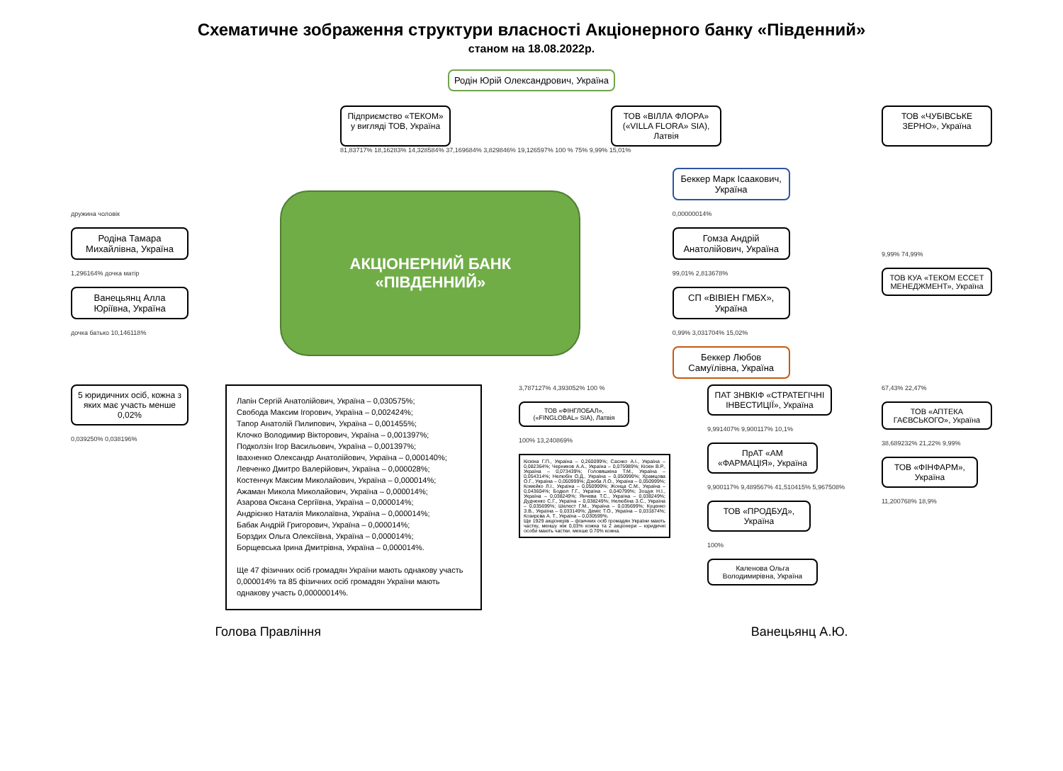Схематичне зображення структури власності Акціонерного банку «Південний»
станом на 18.08.2022р.
Родін Юрій Олександрович, Україна
Підприємство «ТЕКОМ» у вигляді ТОВ, Україна
ТОВ «ВІЛЛА ФЛОРА» («VILLA FLORA» SIA), Латвія
ТОВ «ЧУБІВСЬКЕ ЗЕРНО», Україна
81,83717% 18,16283% 14,328584% 37,169684% 3,829846% 19,126597% 100 % 75% 9,99% 15,01%
дружина чоловік
Родіна Тамара Михайлівна, Україна
1,296164% дочка матір
Ванецьянц Алла Юріївна, Україна
дочка батько 10,146118%
АКЦІОНЕРНИЙ БАНК
«ПІВДЕННИЙ»
Беккер Марк Ісаакович, Україна
0,00000014%
Гомза Андрій Анатолійович, Україна
99,01% 2,813678%
СП «ВІВІЕН ГМБХ», Україна
0,99% 3,031704% 15,02%
Беккер Любов Самуїлівна, Україна
9,99% 74,99%
ТОВ КУА «ТЕКОМ ЕССЕТ МЕНЕДЖМЕНТ», Україна
5 юридичних осіб, кожна з яких має участь менше 0,02%
0,039250% 0,038196%
Лапін Сергій Анатолійович, Україна – 0,030575%;
Свобода Максим Ігорович, Україна – 0,002424%;
Тапор Анатолій Пилипович, Україна – 0,001455%;
Клочко Володимир Вікторович, Україна – 0,001397%;
Подколзін Ігор Васильович, Україна – 0,001397%;
Івахненко Олександр Анатолійович, Україна – 0,000140%;
Левченко Дмитро Валерійович, Україна – 0,000028%;
Костенчук Максим Миколайович, Україна – 0,000014%;
Ажаман Микола Миколайович, Україна – 0,000014%;
Азарова Оксана Сергіївна, Україна – 0,000014%;
Андрієнко Наталія Миколаївна, Україна – 0,000014%;
Бабак Андрій Григорович, Україна – 0,000014%;
Борздих Ольга Олексіївна, Україна – 0,000014%;
Борщевська Ірина Дмитрівна, Україна – 0,000014%.
Ще 47 фізичних осіб громадян України мають однакову участь 0,000014% та 85 фізичних осіб громадян України мають однакову участь 0,00000014%.
3,787127% 4,393052% 100 %
ТОВ «ФІНГЛОБАЛ», («FINGLOBAL» SIA), Латвія
100% 13,240869%
Кіскіна Г.П., Україна – 0,260099%; Саєнко А.І., Україна – 0,082364%; Черников А.А., Україна – 0,075989%; Кіскін В.Р., Україна – 0,073439%; Головяшкіна Т.М., Україна – 0,054314%; Нелюбін О.Д., Україна – 0,050999%; Храмцова О.Г., Україна – 0,050999%; Дзюба Л.О., Україна – 0,050999%; Комейко Л.І., Україна – 0,050999%; Жонца С.М., Україна – 0,043604%; Бодюл Г.Г., Україна – 0,040799%; Зощук Н.І., Україна – 0,038249%; Янчева Т.С., Україна – 0,038249%; Дудченко С.Г., Україна – 0,038249%; Нелюбіна З.С., Україна – 0,035699%; Шелест Г.М., Україна – 0,035699%; Куценко З.В., Україна – 0,033149%; Деміс Т.О., Україна – 0,031874%; Козирєва А. Т., Україна – 0,030599%.
Ще 1929 акціонерів – фізичних осіб громадян України мають частку, меншу ніж 0,03% кожна та 2 акціонери – юридичні особи мають частки. менше 0.70% кожна.
ПАТ ЗНВКІФ «СТРАТЕГІЧНІ ІНВЕСТИЦІЇ», Україна
9,991407% 9,900117% 10,1%
ПрАТ «АМ «ФАРМАЦІЯ», Україна
9,900117% 9,489567% 41,510415% 5,967508%
ТОВ «ПРОДБУД», Україна
100%
Каленова Ольга Володимирівна, Україна
67,43% 22,47%
ТОВ «АПТЕКА ГАЄВСЬКОГО», Україна
38,689232% 21,22% 9,99%
ТОВ «ФІНФАРМ», Україна
11,200768% 18,9%
Голова Правління Ванецьянц А.Ю.